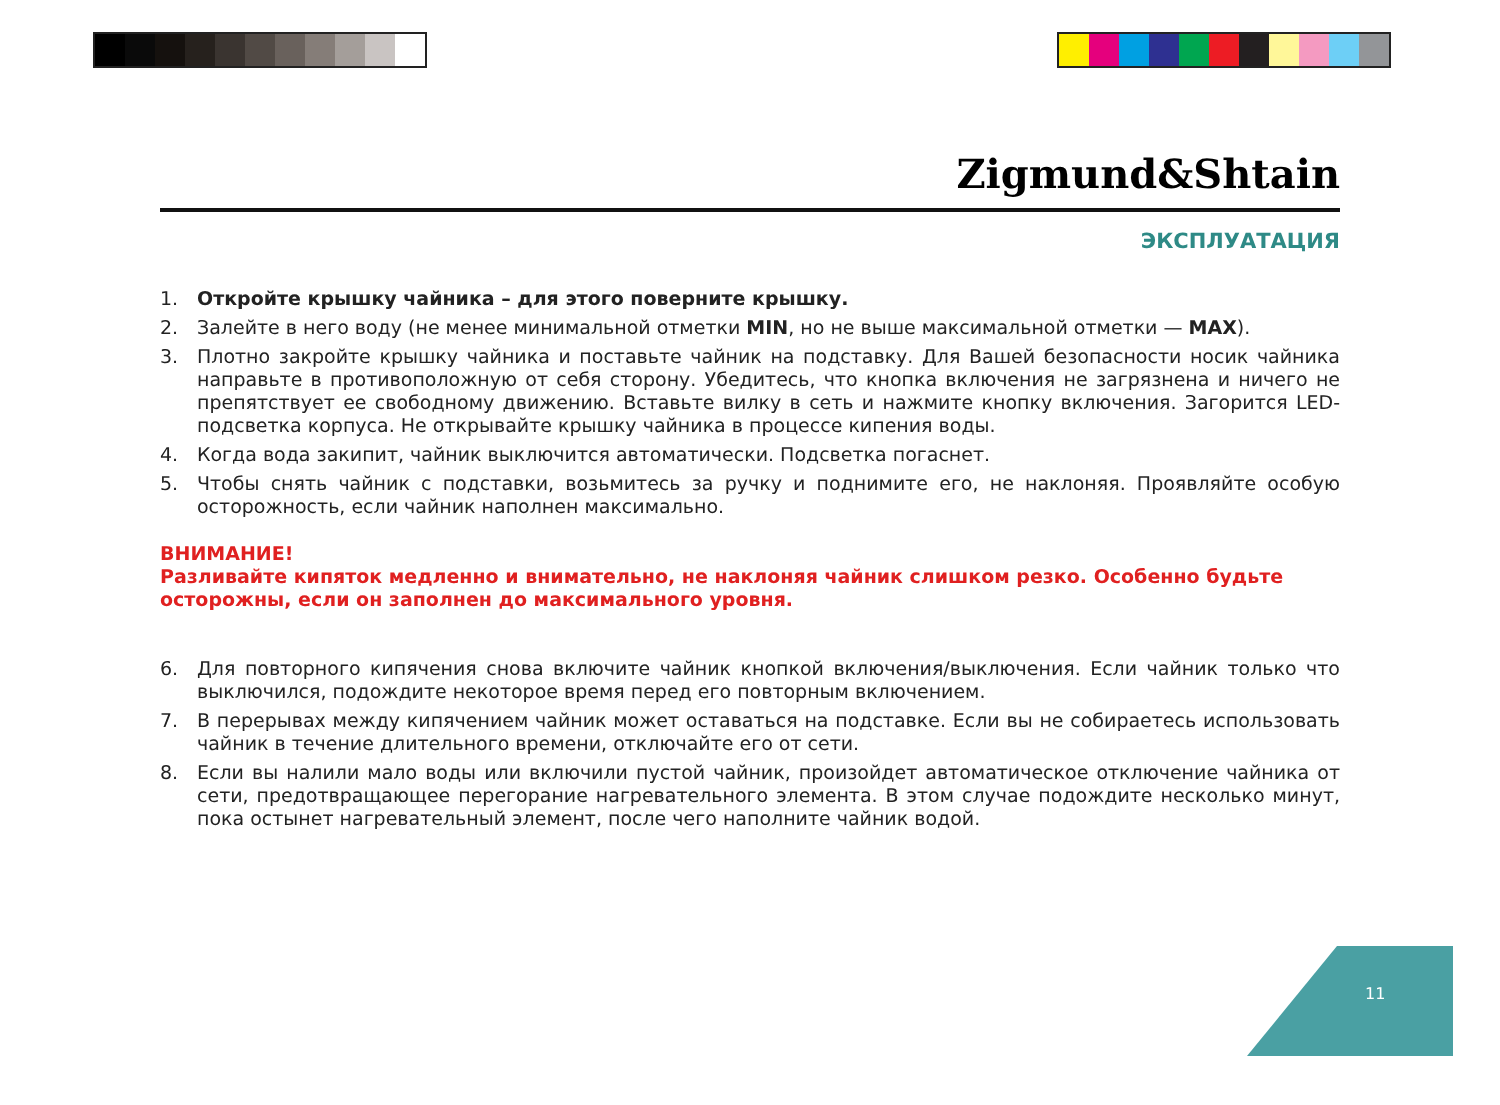Zigmund&Shtain
ЭКСПЛУАТАЦИЯ
1. Откройте крышку чайника – для этого поверните крышку.
2. Залейте в него воду (не менее минимальной отметки MIN, но не выше максимальной отметки — MAX).
3. Плотно закройте крышку чайника и поставьте чайник на подставку. Для Вашей безопасности носик чайника направьте в противоположную от себя сторону. Убедитесь, что кнопка включения не загрязнена и ничего не препятствует ее свободному движению. Вставьте вилку в сеть и нажмите кнопку включения. Загорится LED-подсветка корпуса. Не открывайте крышку чайника в процессе кипения воды.
4. Когда вода закипит, чайник выключится автоматически. Подсветка погаснет.
5. Чтобы снять чайник с подставки, возьмитесь за ручку и поднимите его, не наклоняя. Проявляйте особую осторожность, если чайник наполнен максимально.
ВНИМАНИЕ!
Разливайте кипяток медленно и внимательно, не наклоняя чайник слишком резко. Особенно будьте осторожны, если он заполнен до максимального уровня.
6. Для повторного кипячения снова включите чайник кнопкой включения/выключения. Если чайник только что выключился, подождите некоторое время перед его повторным включением.
7. В перерывах между кипячением чайник может оставаться на подставке. Если вы не собираетесь использовать чайник в течение длительного времени, отключайте его от сети.
8. Если вы налили мало воды или включили пустой чайник, произойдет автоматическое отключение чайника от сети, предотвращающее перегорание нагревательного элемента. В этом случае подождите несколько минут, пока остынет нагревательный элемент, после чего наполните чайник водой.
11